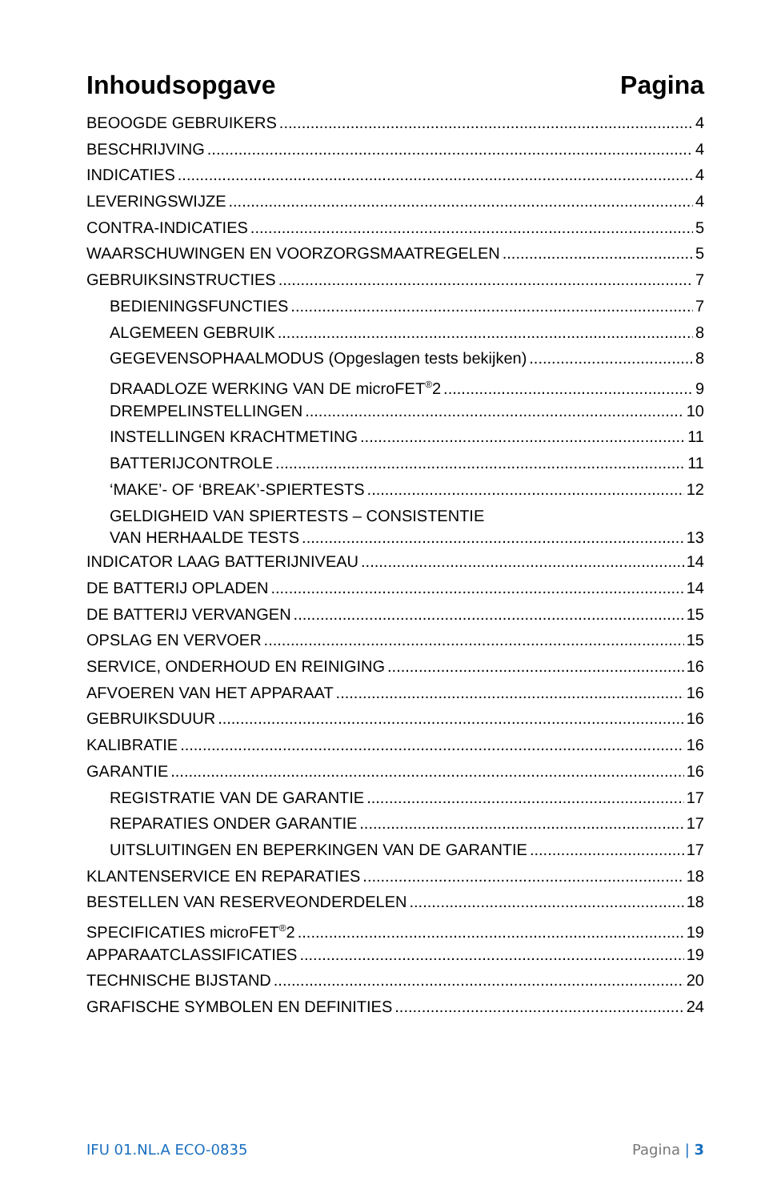Inhoudsopgave Pagina
BEOOGDE GEBRUIKERS 4
BESCHRIJVING 4
INDICATIES 4
LEVERINGSWIJZE 4
CONTRA-INDICATIES 5
WAARSCHUWINGEN EN VOORZORGSMAATREGELEN 5
GEBRUIKSINSTRUCTIES 7
BEDIENINGSFUNCTIES 7
ALGEMEEN GEBRUIK 8
GEGEVENSOPHAALMODUS (Opgeslagen tests bekijken) 8
DRAADLOZE WERKING VAN DE microFET<sup>®</sup>2 9
DREMPELINSTELLINGEN 10
INSTELLINGEN KRACHTMETING 11
BATTERIJCONTROLE 11
‘MAKE’- OF ‘BREAK’-SPIERTESTS 12
GELDIGHEID VAN SPIERTESTS – CONSISTENTIE
VAN HERHAALDE TESTS 13
INDICATOR LAAG BATTERIJNIVEAU 14
DE BATTERIJ OPLADEN 14
DE BATTERIJ VERVANGEN 15
OPSLAG EN VERVOER 15
SERVICE, ONDERHOUD EN REINIGING 16
AFVOEREN VAN HET APPARAAT 16
GEBRUIKSDUUR 16
KALIBRATIE 16
GARANTIE 16
REGISTRATIE VAN DE GARANTIE 17
REPARATIES ONDER GARANTIE 17
UITSLUITINGEN EN BEPERKINGEN VAN DE GARANTIE 17
KLANTENSERVICE EN REPARATIES 18
BESTELLEN VAN RESERVEONDERDELEN 18
SPECIFICATIES microFET<sup>®</sup>2 19
APPARAATCLASSIFICATIES 19
TECHNISCHE BIJSTAND 20
GRAFISCHE SYMBOLEN EN DEFINITIES 24
IFU 01.NL.A ECO-0835 Pagina | 3